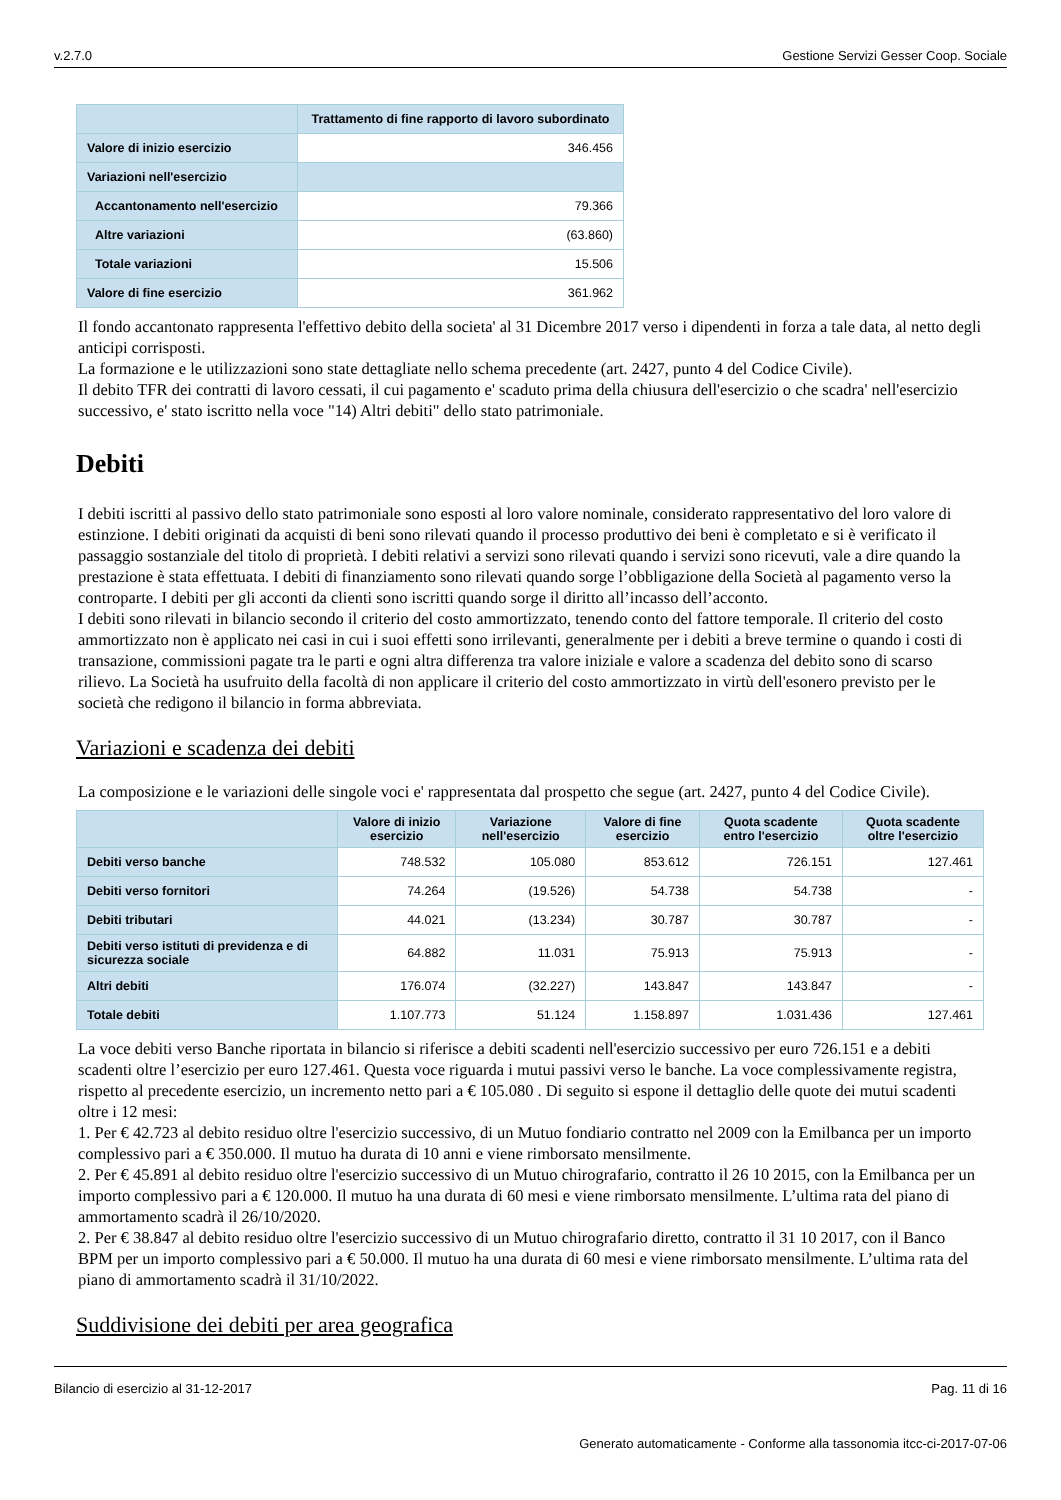v.2.7.0 Gestione Servizi Gesser Coop. Sociale
| | Trattamento di fine rapporto di lavoro subordinato |
| --- | --- |
| Valore di inizio esercizio | 346.456 |
| Variazioni nell'esercizio | |
| Accantonamento nell'esercizio | 79.366 |
| Altre variazioni | (63.860) |
| Totale variazioni | 15.506 |
| Valore di fine esercizio | 361.962 |
Il fondo accantonato rappresenta l'effettivo debito della societa' al 31 Dicembre 2017 verso i dipendenti in forza a tale data, al netto degli anticipi corrisposti.
La formazione e le utilizzazioni sono state dettagliate nello schema precedente (art. 2427, punto 4 del Codice Civile).
Il debito TFR dei contratti di lavoro cessati, il cui pagamento e' scaduto prima della chiusura dell'esercizio o che scadra' nell'esercizio successivo, e' stato iscritto nella voce "14) Altri debiti" dello stato patrimoniale.
Debiti
I debiti iscritti al passivo dello stato patrimoniale sono esposti al loro valore nominale, considerato rappresentativo del loro valore di estinzione. I debiti originati da acquisti di beni sono rilevati quando il processo produttivo dei beni è completato e si è verificato il passaggio sostanziale del titolo di proprietà. I debiti relativi a servizi sono rilevati quando i servizi sono ricevuti, vale a dire quando la prestazione è stata effettuata. I debiti di finanziamento sono rilevati quando sorge l’obbligazione della Società al pagamento verso la controparte. I debiti per gli acconti da clienti sono iscritti quando sorge il diritto all’incasso dell’acconto.
I debiti sono rilevati in bilancio secondo il criterio del costo ammortizzato, tenendo conto del fattore temporale. Il criterio del costo ammortizzato non è applicato nei casi in cui i suoi effetti sono irrilevanti, generalmente per i debiti a breve termine o quando i costi di transazione, commissioni pagate tra le parti e ogni altra differenza tra valore iniziale e valore a scadenza del debito sono di scarso rilievo. La Società ha usufruito della facoltà di non applicare il criterio del costo ammortizzato in virtù dell'esonero previsto per le società che redigono il bilancio in forma abbreviata.
Variazioni e scadenza dei debiti
La composizione e le variazioni delle singole voci e' rappresentata dal prospetto che segue (art. 2427, punto 4 del Codice Civile).
| | Valore di inizio esercizio | Variazione nell'esercizio | Valore di fine esercizio | Quota scadente entro l'esercizio | Quota scadente oltre l'esercizio |
| --- | --- | --- | --- | --- | --- |
| Debiti verso banche | 748.532 | 105.080 | 853.612 | 726.151 | 127.461 |
| Debiti verso fornitori | 74.264 | (19.526) | 54.738 | 54.738 | - |
| Debiti tributari | 44.021 | (13.234) | 30.787 | 30.787 | - |
| Debiti verso istituti di previdenza e di sicurezza sociale | 64.882 | 11.031 | 75.913 | 75.913 | - |
| Altri debiti | 176.074 | (32.227) | 143.847 | 143.847 | - |
| Totale debiti | 1.107.773 | 51.124 | 1.158.897 | 1.031.436 | 127.461 |
La voce debiti verso Banche riportata in bilancio si riferisce a debiti scadenti nell'esercizio successivo per euro 726.151 e a debiti scadenti oltre l’esercizio per euro 127.461. Questa voce riguarda i mutui passivi verso le banche. La voce complessivamente registra, rispetto al precedente esercizio, un incremento netto pari a € 105.080 . Di seguito si espone il dettaglio delle quote dei mutui scadenti oltre i 12 mesi:
1. Per € 42.723 al debito residuo oltre l'esercizio successivo, di un Mutuo fondiario contratto nel 2009 con la Emilbanca per un importo complessivo pari a € 350.000. Il mutuo ha durata di 10 anni e viene rimborsato mensilmente.
2. Per € 45.891 al debito residuo oltre l'esercizio successivo di un Mutuo chirografario, contratto il 26 10 2015, con la Emilbanca per un importo complessivo pari a € 120.000. Il mutuo ha una durata di 60 mesi e viene rimborsato mensilmente. L’ultima rata del piano di ammortamento scadrà il 26/10/2020.
2. Per € 38.847 al debito residuo oltre l'esercizio successivo di un Mutuo chirografario diretto, contratto il 31 10 2017, con il Banco BPM per un importo complessivo pari a € 50.000. Il mutuo ha una durata di 60 mesi e viene rimborsato mensilmente. L’ultima rata del piano di ammortamento scadrà il 31/10/2022.
Suddivisione dei debiti per area geografica
Bilancio di esercizio al 31-12-2017 Pag. 11 di 16
Generato automaticamente - Conforme alla tassonomia itcc-ci-2017-07-06